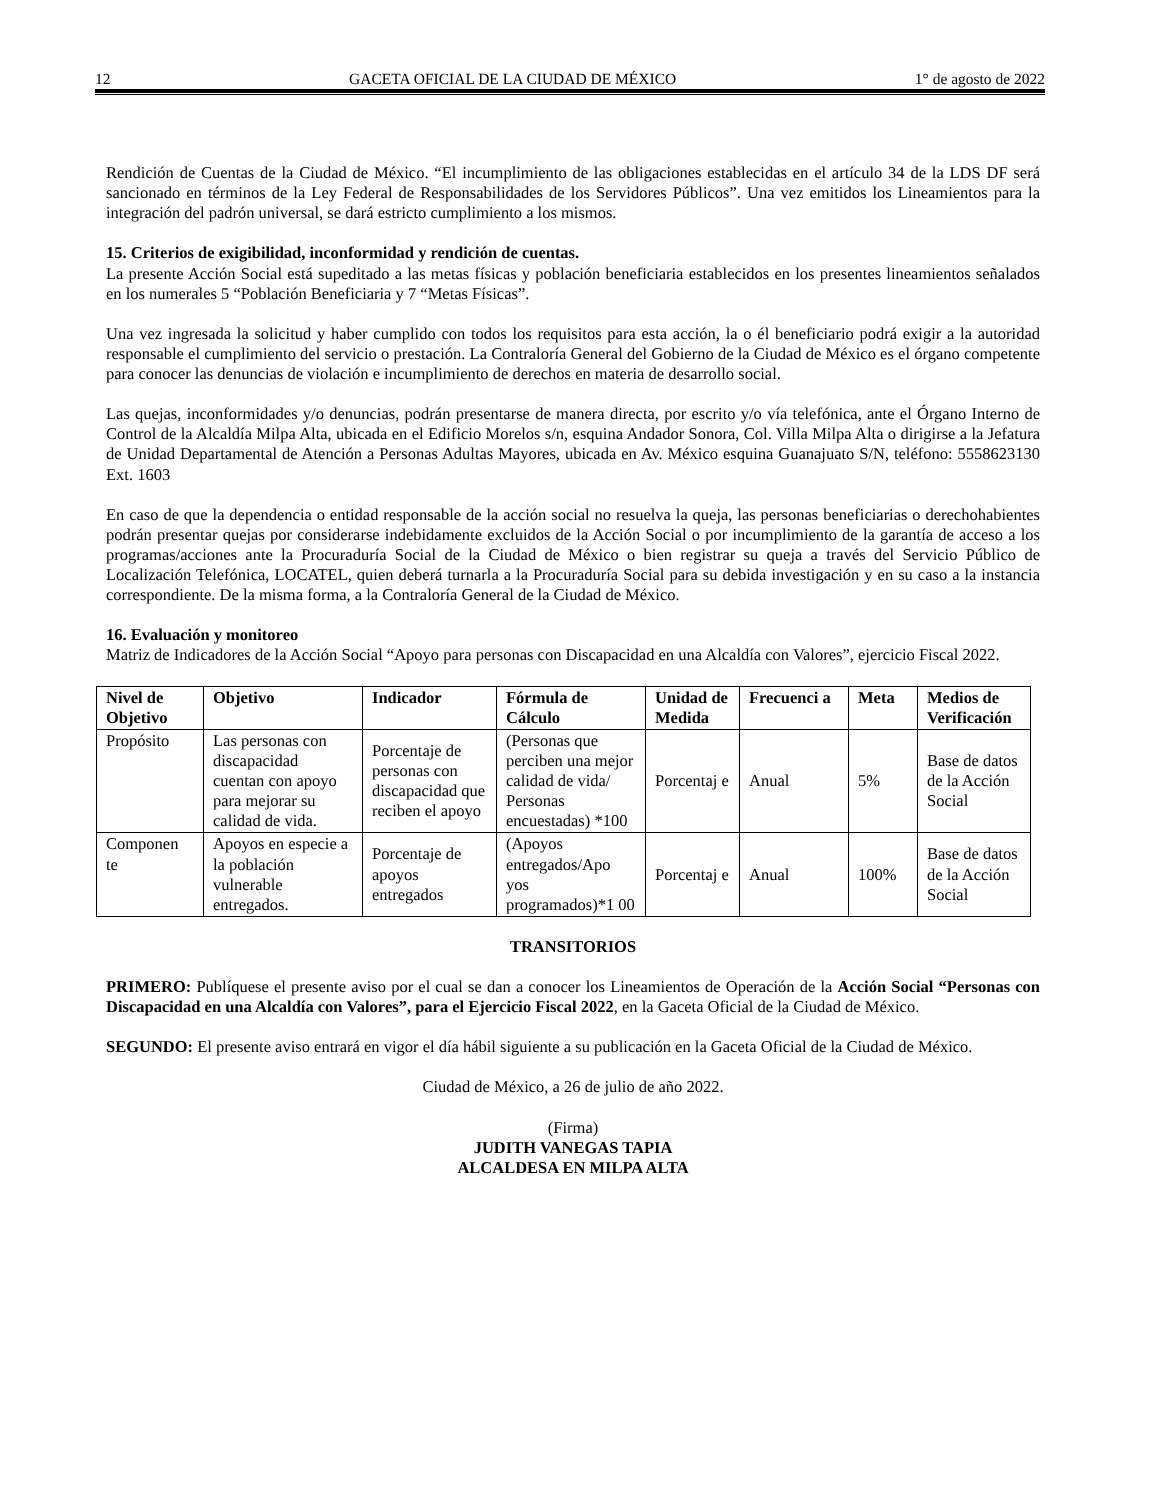12 GACETA OFICIAL DE LA CIUDAD DE MÉXICO 1° de agosto de 2022
Rendición de Cuentas de la Ciudad de México. “El incumplimiento de las obligaciones establecidas en el artículo 34 de la LDS DF será sancionado en términos de la Ley Federal de Responsabilidades de los Servidores Públicos”. Una vez emitidos los Lineamientos para la integración del padrón universal, se dará estricto cumplimiento a los mismos.
15. Criterios de exigibilidad, inconformidad y rendición de cuentas.
La presente Acción Social está supeditado a las metas físicas y población beneficiaria establecidos en los presentes lineamientos señalados en los numerales 5 “Población Beneficiaria y 7 “Metas Físicas”.
Una vez ingresada la solicitud y haber cumplido con todos los requisitos para esta acción, la o él beneficiario podrá exigir a la autoridad responsable el cumplimiento del servicio o prestación. La Contraloría General del Gobierno de la Ciudad de México es el órgano competente para conocer las denuncias de violación e incumplimiento de derechos en materia de desarrollo social.
Las quejas, inconformidades y/o denuncias, podrán presentarse de manera directa, por escrito y/o vía telefónica, ante el Órgano Interno de Control de la Alcaldía Milpa Alta, ubicada en el Edificio Morelos s/n, esquina Andador Sonora, Col. Villa Milpa Alta o dirigirse a la Jefatura de Unidad Departamental de Atención a Personas Adultas Mayores, ubicada en Av. México esquina Guanajuato S/N, teléfono: 5558623130 Ext. 1603
En caso de que la dependencia o entidad responsable de la acción social no resuelva la queja, las personas beneficiarias o derechohabientes podrán presentar quejas por considerarse indebidamente excluidos de la Acción Social o por incumplimiento de la garantía de acceso a los programas/acciones ante la Procuraduría Social de la Ciudad de México o bien registrar su queja a través del Servicio Público de Localización Telefónica, LOCATEL, quien deberá turnarla a la Procuraduría Social para su debida investigación y en su caso a la instancia correspondiente. De la misma forma, a la Contraloría General de la Ciudad de México.
16. Evaluación y monitoreo
Matriz de Indicadores de la Acción Social “Apoyo para personas con Discapacidad en una Alcaldía con Valores”, ejercicio Fiscal 2022.
| Nivel de Objetivo | Objetivo | Indicador | Fórmula de Cálculo | Unidad de Medida | Frecuenci a | Meta | Medios de Verificación |
| --- | --- | --- | --- | --- | --- | --- | --- |
| Propósito | Las personas con discapacidad cuentan con apoyo para mejorar su calidad de vida. | Porcentaje de personas con discapacidad que reciben el apoyo | (Personas que perciben una mejor calidad de vida/ Personas encuestadas) *100 | Porcentaj e | Anual | 5% | Base de datos de la Acción Social |
| Componen te | Apoyos en especie a la población vulnerable entregados. | Porcentaje de apoyos entregados | (Apoyos entregados/Apo yos programados)*1 00 | Porcentaj e | Anual | 100% | Base de datos de la Acción Social |
TRANSITORIOS
PRIMERO: Publíquese el presente aviso por el cual se dan a conocer los Lineamientos de Operación de la Acción Social “Personas con Discapacidad en una Alcaldía con Valores”, para el Ejercicio Fiscal 2022, en la Gaceta Oficial de la Ciudad de México.
SEGUNDO: El presente aviso entrará en vigor el día hábil siguiente a su publicación en la Gaceta Oficial de la Ciudad de México.
Ciudad de México, a 26 de julio de año 2022.
(Firma)
JUDITH VANEGAS TAPIA
ALCALDESA EN MILPA ALTA